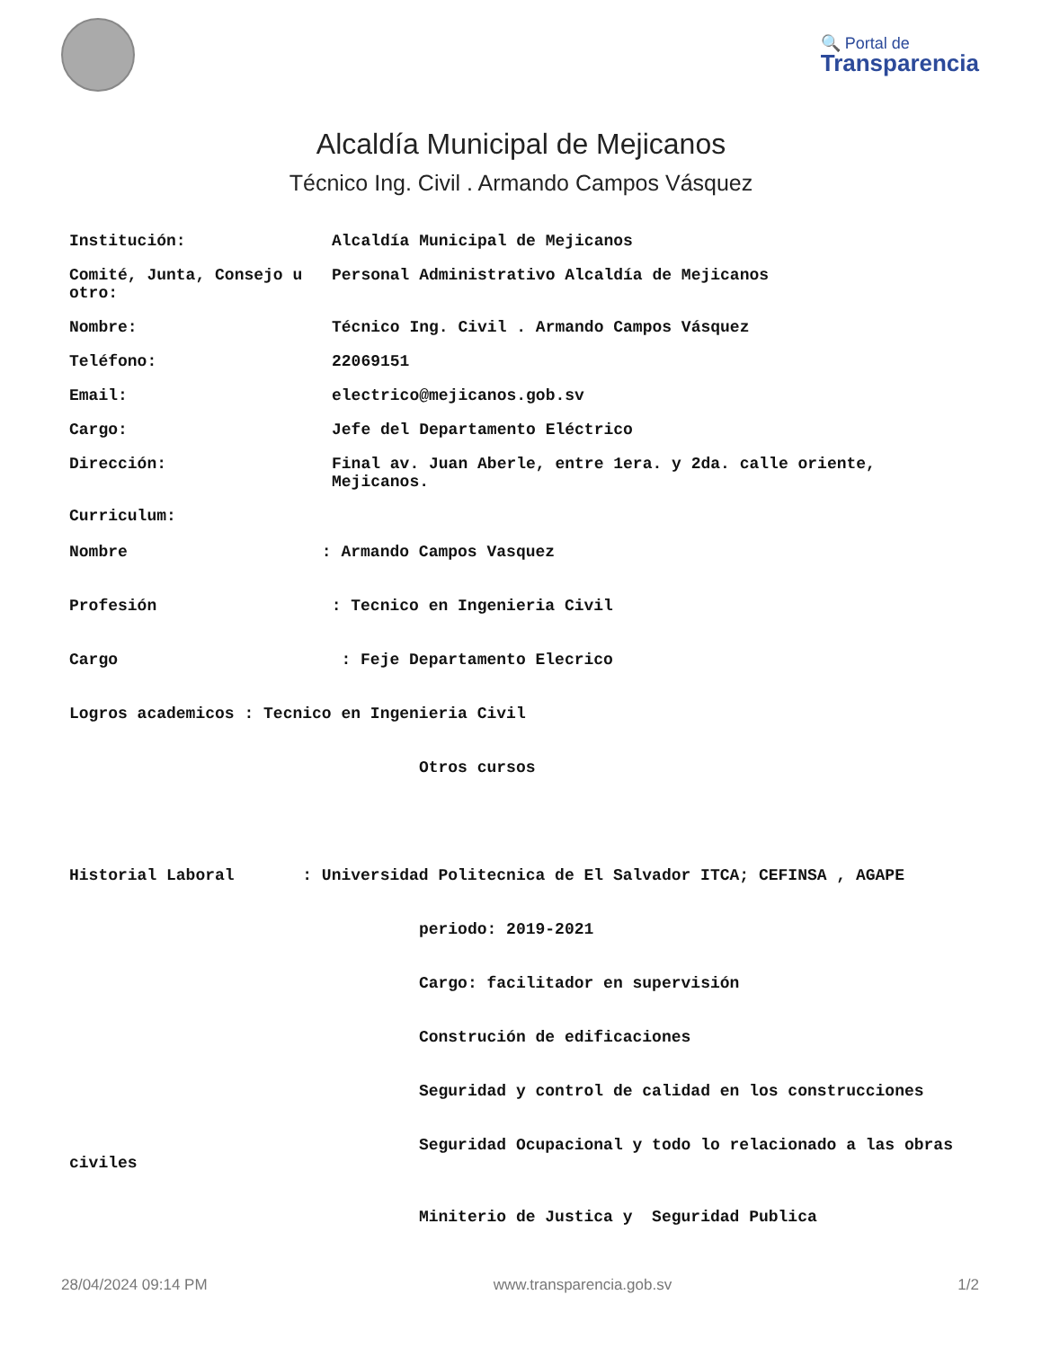🔍 Portal de
Transparencia
Alcaldía Municipal de Mejicanos
Técnico Ing. Civil . Armando Campos Vásquez
| Institución: | Alcaldía Municipal de Mejicanos |
| Comité, Junta, Consejo u otro: | Personal Administrativo Alcaldía de Mejicanos |
| Nombre: | Técnico Ing. Civil . Armando Campos Vásquez |
| Teléfono: | 22069151 |
| Email: | electrico@mejicanos.gob.sv |
| Cargo: | Jefe del Departamento Eléctrico |
| Dirección: | Final av. Juan Aberle, entre 1era. y 2da. calle oriente, Mejicanos. |
Curriculum:

Nombre                    : Armando Campos Vasquez


Profesión                  : Tecnico en Ingenieria Civil


Cargo                       : Feje Departamento Elecrico


Logros academicos : Tecnico en Ingenieria Civil


                                    Otros cursos





Historial Laboral       : Universidad Politecnica de El Salvador ITCA; CEFINSA , AGAPE


                                    periodo: 2019-2021


                                    Cargo: facilitador en supervisión


                                    Construción de edificaciones


                                    Seguridad y control de calidad en los construcciones


                                    Seguridad Ocupacional y todo lo relacionado a las obras civiles


                                    Miniterio de Justica y  Seguridad Publica
28/04/2024 09:14 PM www.transparencia.gob.sv 1/2